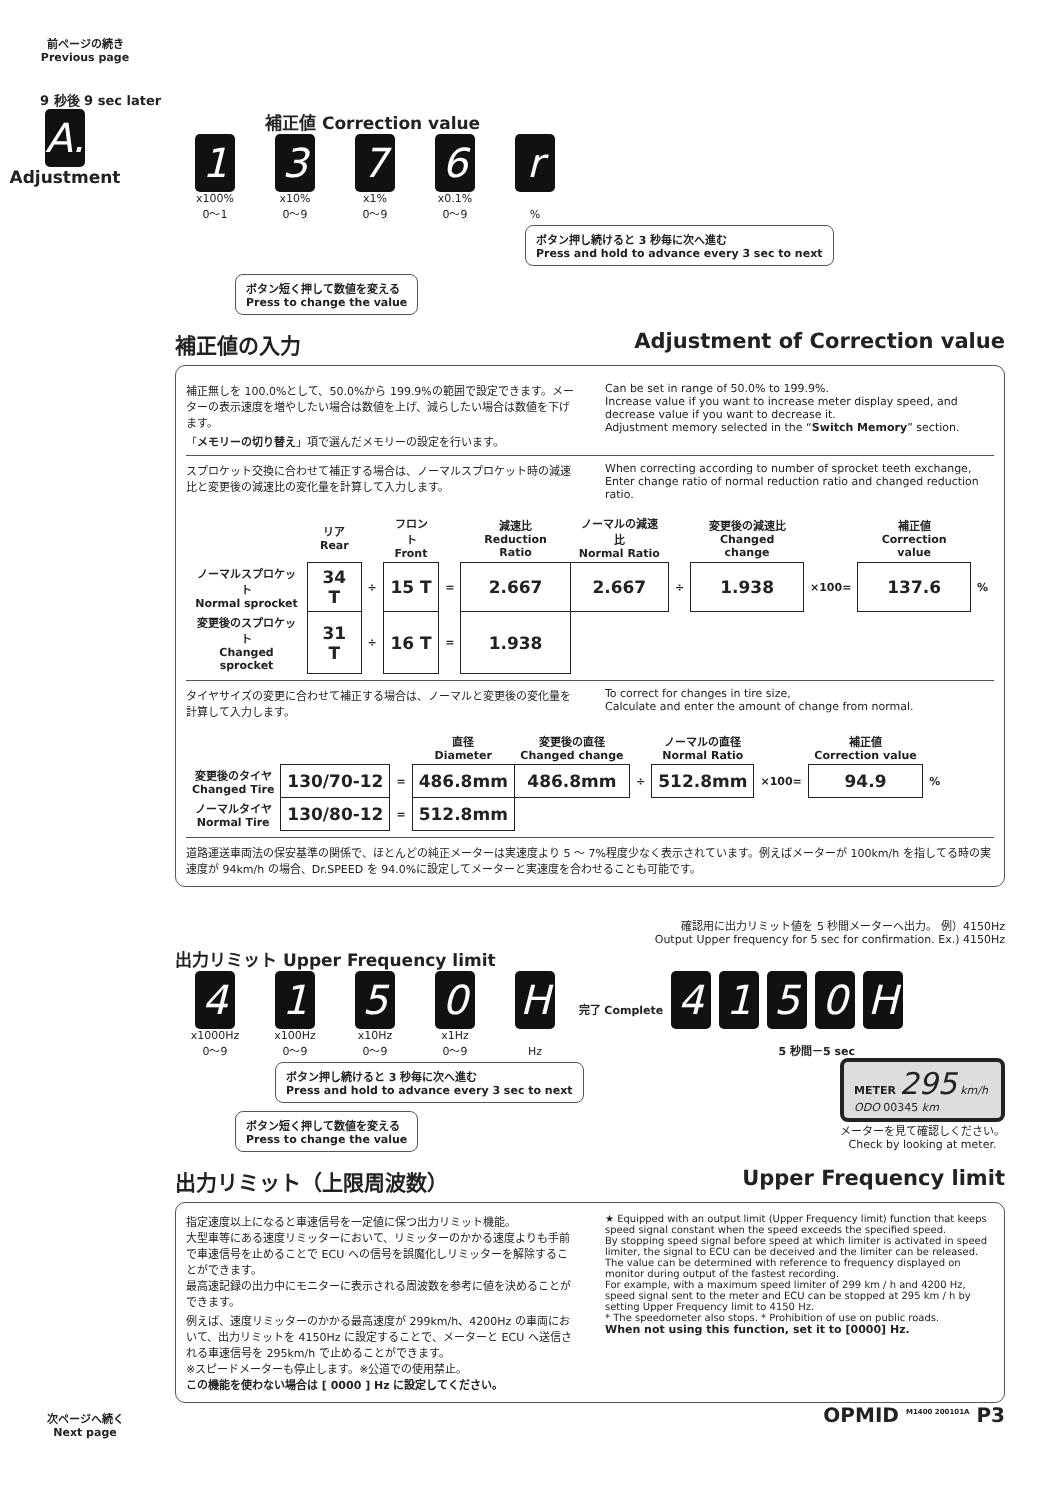前ページの続き
Previous page
9 秒後 9 sec later
A.
Adjustment
補正値 Correction value
1376 r
x100%
0～1 x10%
0～9 x1%
0～9 x0.1%
0～9%
ボタン押し続けると 3 秒毎に次へ進む
Press and hold to advance every 3 sec to next
ボタン短く押して数値を変える
Press to change the value
補正値の入力 Adjustment of Correction value
補正無しを 100.0%として、50.0%から 199.9%の範囲で設定できます。メーターの表示速度を増やしたい場合は数値を上げ、減らしたい場合は数値を下げます。
「メモリーの切り替え」項で選んだメモリーの設定を行います。
Can be set in range of 50.0% to 199.9%.
Increase value if you want to increase meter display speed, and decrease value if you want to decrease it.
Adjustment memory selected in the “Switch Memory” section.
スプロケット交換に合わせて補正する場合は、ノーマルスプロケット時の減速比と変更後の減速比の変化量を計算して入力します。
When correcting according to number of sprocket teeth exchange, Enter change ratio of normal reduction ratio and changed reduction ratio.
| | リア Rear | | フロント Front | | 減速比 Reduction Ratio | ノーマルの減速比 Normal Ratio | | 変更後の減速比 Changed change | | 補正値 Correction value | |
| --- | --- | --- | --- | --- | --- | --- | --- | --- | --- | --- | --- |
| ノーマルスプロケット Normal sprocket | 34 T | ÷ | 15 T | = | 2.667 | 2.667 | ÷ | 1.938 | ×100= | 137.6 | % |
| 変更後のスプロケット Changed sprocket | 31 T | ÷ | 16 T | = | 1.938 | | | | | | |
タイヤサイズの変更に合わせて補正する場合は、ノーマルと変更後の変化量を計算して入力します。
To correct for changes in tire size,
Calculate and enter the amount of change from normal.
| | | | 直径 Diameter | 変更後の直径 Changed change | | ノーマルの直径 Normal Ratio | | 補正値 Correction value | |
| --- | --- | --- | --- | --- | --- | --- | --- | --- | --- |
| 変更後のタイヤ Changed Tire | 130/70-12 | = | 486.8mm | 486.8mm | ÷ | 512.8mm | ×100= | 94.9 | % |
| ノーマルタイヤ Normal Tire | 130/80-12 | = | 512.8mm | | | | | | |
道路運送車両法の保安基準の関係で、ほとんどの純正メーターは実速度より 5 ～ 7%程度少なく表示されています。例えばメーターが 100km/h を指してる時の実速度が 94km/h の場合、Dr.SPEED を 94.0%に設定してメーターと実速度を合わせることも可能です。
確認用に出力リミット値を 5 秒間メーターへ出力。 例）4150Hz
Output Upper frequency for 5 sec for confirmation. Ex.) 4150Hz
出力リミット Upper Frequency limit
4150 H 完了 Complete 4150 H
x1000Hz
0～9 x100Hz
0～9 x10Hz
0～9 x1Hz
0～9 Hz 5 秒間－5 sec
ボタン押し続けると 3 秒毎に次へ進む
Press and hold to advance every 3 sec to next
ボタン短く押して数値を変える
Press to change the value
METER 295 km/h
ODO 00345 km
メーターを見て確認しください。
Check by looking at meter.
出力リミット（上限周波数） Upper Frequency limit
指定速度以上になると車速信号を一定値に保つ出力リミット機能。
大型車等にある速度リミッターにおいて、リミッターのかかる速度よりも手前で車速信号を止めることで ECU への信号を誤魔化しリミッターを解除することができます。
最高速記録の出力中にモニターに表示される周波数を参考に値を決めることができます。
例えば、速度リミッターのかかる最高速度が 299km/h、4200Hz の車両において、出力リミットを 4150Hz に設定することで、メーターと ECU へ送信される車速信号を 295km/h で止めることができます。
※スピードメーターも停止します。※公道での使用禁止。
この機能を使わない場合は [ 0000 ] Hz に設定してください。
★ Equipped with an output limit (Upper Frequency limit) function that keeps speed signal constant when the speed exceeds the specified speed.
By stopping speed signal before speed at which limiter is activated in speed limiter, the signal to ECU can be deceived and the limiter can be released.
The value can be determined with reference to frequency displayed on monitor during output of the fastest recording.
For example, with a maximum speed limiter of 299 km / h and 4200 Hz, speed signal sent to the meter and ECU can be stopped at 295 km / h by setting Upper Frequency limit to 4150 Hz.
* The speedometer also stops. * Prohibition of use on public roads.
When not using this function, set it to [0000] Hz.
OPMID <sup>M1400 200101A</sup> P3
次ページへ続く
Next page